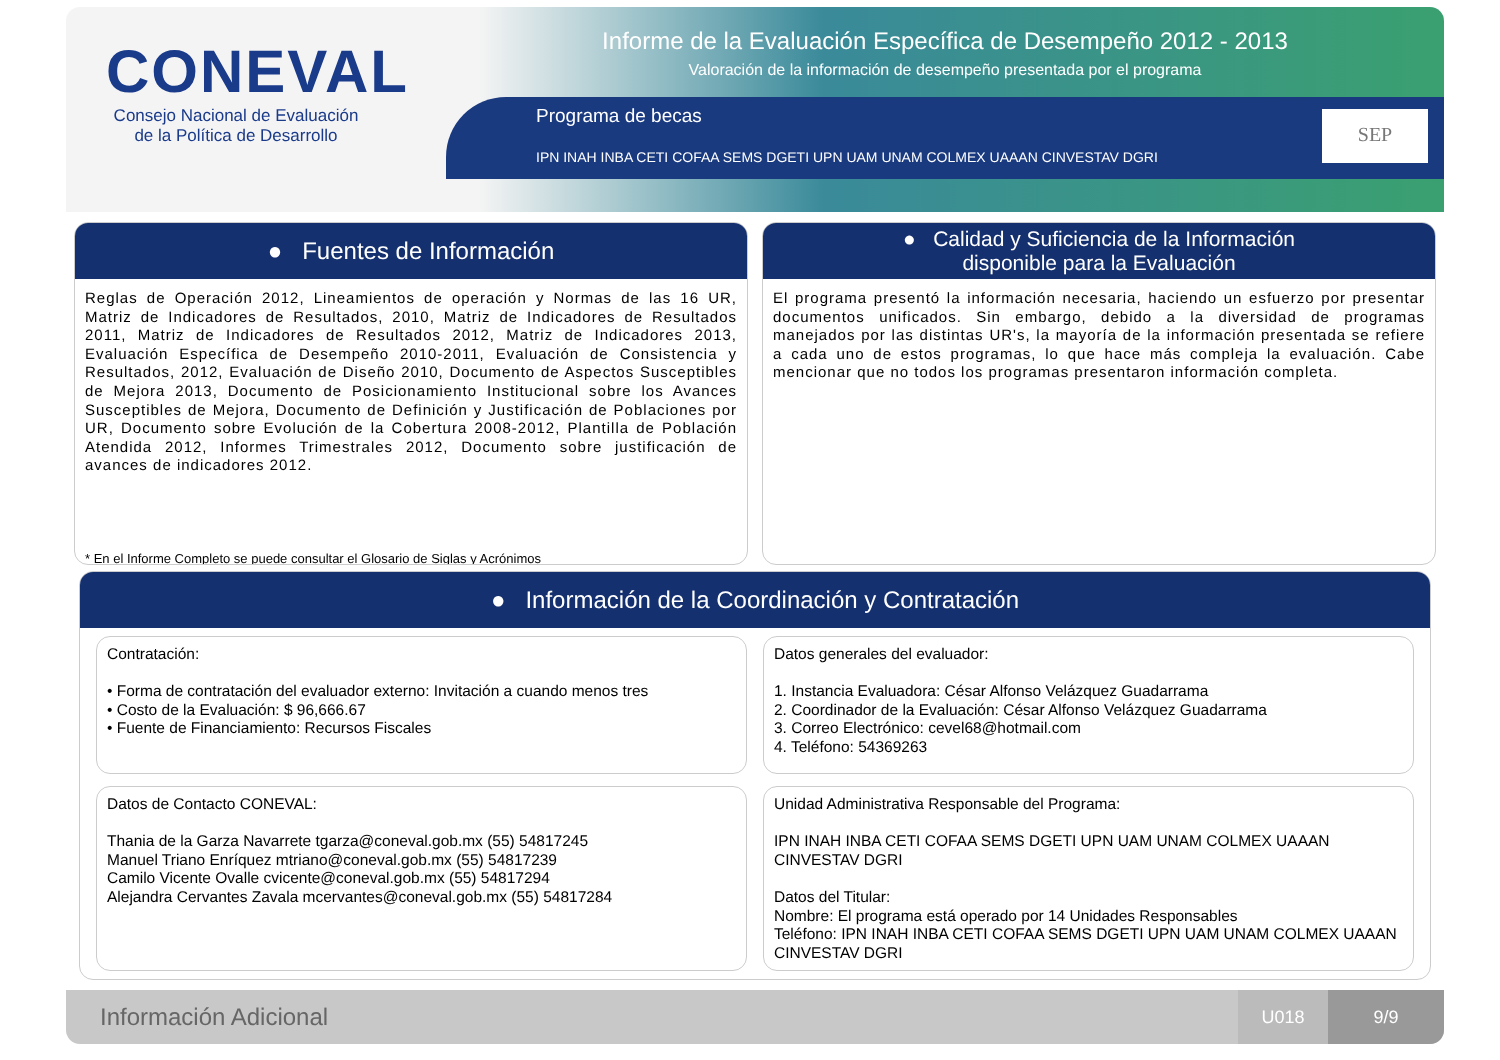CONEVAL
Consejo Nacional de Evaluación de la Política de Desarrollo
Informe de la Evaluación Específica de Desempeño 2012 - 2013
Valoración de la información de desempeño presentada por el programa
Programa de becas
IPN INAH INBA CETI COFAA SEMS DGETI UPN UAM UNAM COLMEX UAAAN CINVESTAV DGRI
SEP
● Fuentes de Información
Reglas de Operación 2012, Lineamientos de operación y Normas de las 16 UR, Matriz de Indicadores de Resultados, 2010, Matriz de Indicadores de Resultados 2011, Matriz de Indicadores de Resultados 2012, Matriz de Indicadores 2013, Evaluación Específica de Desempeño 2010-2011, Evaluación de Consistencia y Resultados, 2012, Evaluación de Diseño 2010, Documento de Aspectos Susceptibles de Mejora 2013, Documento de Posicionamiento Institucional sobre los Avances Susceptibles de Mejora, Documento de Definición y Justificación de Poblaciones por UR, Documento sobre Evolución de la Cobertura 2008-2012, Plantilla de Población Atendida 2012, Informes Trimestrales 2012, Documento sobre justificación de avances de indicadores 2012.
* En el Informe Completo se puede consultar el Glosario de Siglas y Acrónimos
● Calidad y Suficiencia de la Información
disponible para la Evaluación
El programa presentó la información necesaria, haciendo un esfuerzo por presentar documentos unificados. Sin embargo, debido a la diversidad de programas manejados por las distintas UR's, la mayoría de la información presentada se refiere a cada uno de estos programas, lo que hace más compleja la evaluación. Cabe mencionar que no todos los programas presentaron información completa.
● Información de la Coordinación y Contratación
Contratación:
• Forma de contratación del evaluador externo: Invitación a cuando menos tres
• Costo de la Evaluación: $ 96,666.67
• Fuente de Financiamiento: Recursos Fiscales
Datos generales del evaluador:
1. Instancia Evaluadora: César Alfonso Velázquez Guadarrama
2. Coordinador de la Evaluación: César Alfonso Velázquez Guadarrama
3. Correo Electrónico: cevel68@hotmail.com
4. Teléfono: 54369263
Datos de Contacto CONEVAL:
Thania de la Garza Navarrete tgarza@coneval.gob.mx (55) 54817245
Manuel Triano Enríquez mtriano@coneval.gob.mx (55) 54817239
Camilo Vicente Ovalle cvicente@coneval.gob.mx (55) 54817294
Alejandra Cervantes Zavala mcervantes@coneval.gob.mx (55) 54817284
Unidad Administrativa Responsable del Programa:
IPN INAH INBA CETI COFAA SEMS DGETI UPN UAM UNAM COLMEX UAAAN CINVESTAV DGRI
Datos del Titular:
Nombre: El programa está operado por 14 Unidades Responsables
Teléfono: IPN INAH INBA CETI COFAA SEMS DGETI UPN UAM UNAM COLMEX UAAAN CINVESTAV DGRI
Información Adicional
U018 9/9